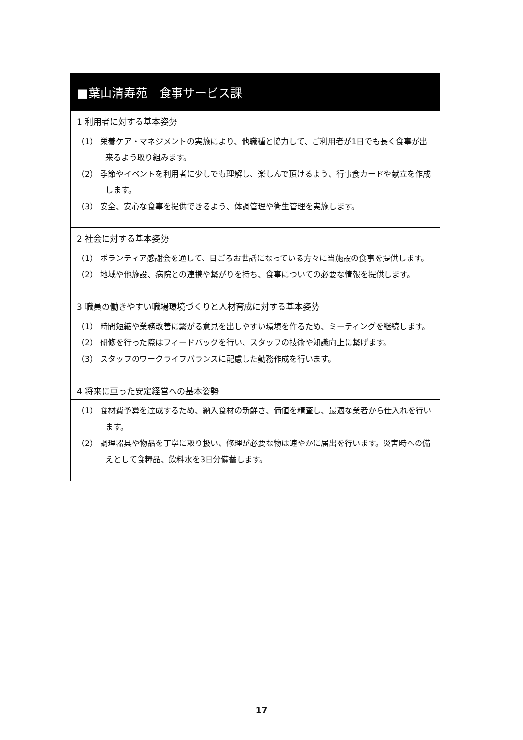■葉山清寿苑　食事サービス課
1 利用者に対する基本姿勢
（1） 栄養ケア・マネジメントの実施により、他職種と協力して、ご利用者が1日でも長く食事が出来るよう取り組みます。
（2） 季節やイベントを利用者に少しでも理解し、楽しんで頂けるよう、行事食カードや献立を作成します。
（3） 安全、安心な食事を提供できるよう、体調管理や衛生管理を実施します。
2 社会に対する基本姿勢
（1） ボランティア感謝会を通して、日ごろお世話になっている方々に当施設の食事を提供します。
（2） 地域や他施設、病院との連携や繋がりを持ち、食事についての必要な情報を提供します。
3 職員の働きやすい職場環境づくりと人材育成に対する基本姿勢
（1） 時間短縮や業務改善に繋がる意見を出しやすい環境を作るため、ミーティングを継続します。
（2） 研修を行った際はフィードバックを行い、スタッフの技術や知識向上に繋げます。
（3） スタッフのワークライフバランスに配慮した勤務作成を行います。
4 将来に亘った安定経営への基本姿勢
（1） 食材費予算を達成するため、納入食材の新鮮さ、価値を精査し、最適な業者から仕入れを行います。
（2） 調理器具や物品を丁寧に取り扱い、修理が必要な物は速やかに届出を行います。災害時への備えとして食糧品、飲料水を3日分備蓄します。
17